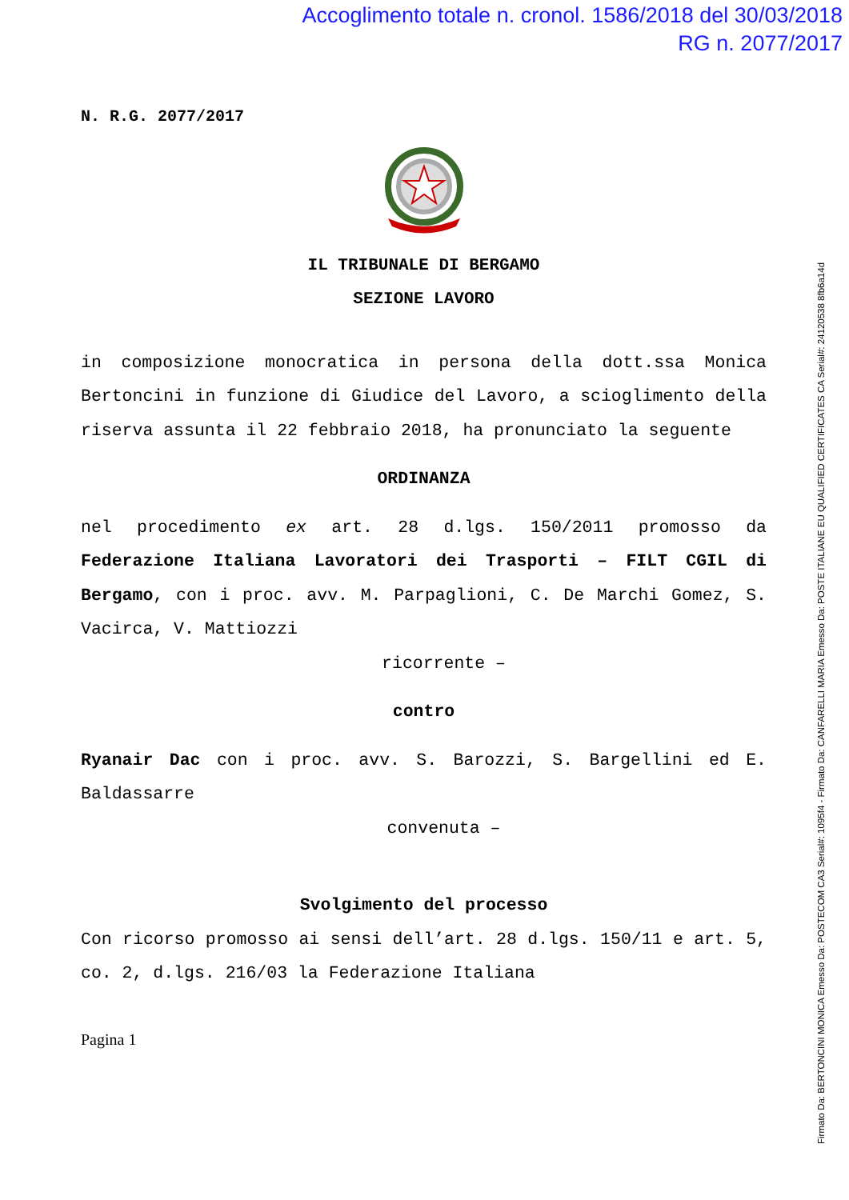Accoglimento totale n. cronol. 1586/2018 del 30/03/2018
RG n. 2077/2017
N. R.G. 2077/2017
IL TRIBUNALE DI BERGAMO
SEZIONE LAVORO
in composizione monocratica in persona della dott.ssa Monica Bertoncini in funzione di Giudice del Lavoro, a scioglimento della riserva assunta il 22 febbraio 2018, ha pronunciato la seguente
ORDINANZA
nel procedimento ex art. 28 d.lgs. 150/2011 promosso da Federazione Italiana Lavoratori dei Trasporti – FILT CGIL di Bergamo, con i proc. avv. M. Parpaglioni, C. De Marchi Gomez, S. Vacirca, V. Mattiozzi
ricorrente –
contro
Ryanair Dac con i proc. avv. S. Barozzi, S. Bargellini ed E. Baldassarre
convenuta –
Svolgimento del processo
Con ricorso promosso ai sensi dell’art. 28 d.lgs. 150/11 e art. 5, co. 2, d.lgs. 216/03 la Federazione Italiana
Pagina 1
Firmato Da: BERTONCINI MONICA Emesso Da: POSTECOM CA3 Serial#: 1095f4 - Firmato Da: CANFARELLI MARIA Emesso Da: POSTE ITALIANE EU QUALIFIED CERTIFICATES CA Serial#: 24120538 8fb6a14d